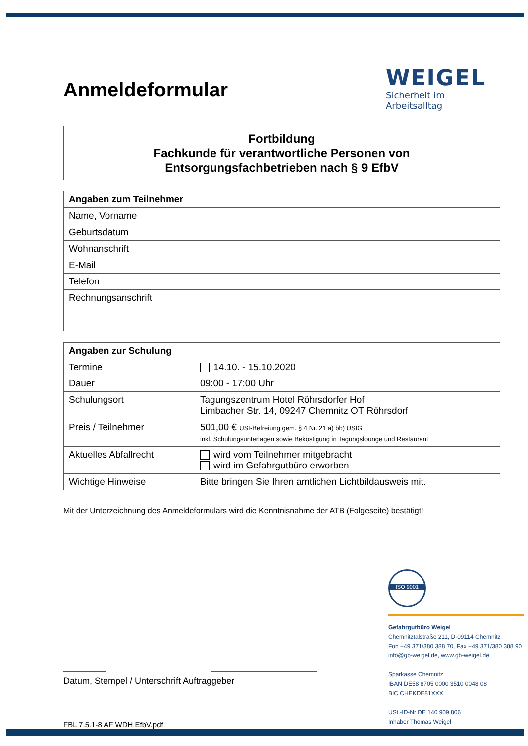WEIGEL
Sicherheit im Arbeitsalltag
Anmeldeformular
Fortbildung
Fachkunde für verantwortliche Personen von
Entsorgungsfachbetrieben nach § 9 EfbV
| Angaben zum Teilnehmer | |
| --- | --- |
| Name, Vorname | |
| Geburtsdatum | |
| Wohnanschrift | |
| E-Mail | |
| Telefon | |
| Rechnungsanschrift | |
| Angaben zur Schulung | |
| --- | --- |
| Termine | 14.10. - 15.10.2020 |
| Dauer | 09:00 - 17:00 Uhr |
| Schulungsort | Tagungszentrum Hotel Röhrsdorfer Hof Limbacher Str. 14, 09247 Chemnitz OT Röhrsdorf |
| Preis / Teilnehmer | 501,00 € USt-Befreiung gem. § 4 Nr. 21 a) bb) UStG inkl. Schulungsunterlagen sowie Beköstigung in Tagungslounge und Restaurant |
| Aktuelles Abfallrecht | wird vom Teilnehmer mitgebracht wird im Gefahrgutbüro erworben |
| Wichtige Hinweise | Bitte bringen Sie Ihren amtlichen Lichtbildausweis mit. |
Mit der Unterzeichnung des Anmeldeformulars wird die Kenntnisnahme der ATB (Folgeseite) bestätigt!
ISO 9001
Gefahrgutbüro Weigel
Chemnitztalstraße 211, D-09114 Chemnitz
Fon +49 371/380 388 70, Fax +49 371/380 388 90
info@gb-weigel.de, www.gb-weigel.de
Sparkasse Chemnitz
IBAN DE58 8705 0000 3510 0048 08
BIC CHEKDE81XXX
USt.-ID-Nr DE 140 909 806
Inhaber Thomas Weigel
Datum, Stempel / Unterschrift Auftraggeber
FBL 7.5.1-8 AF WDH EfbV.pdf